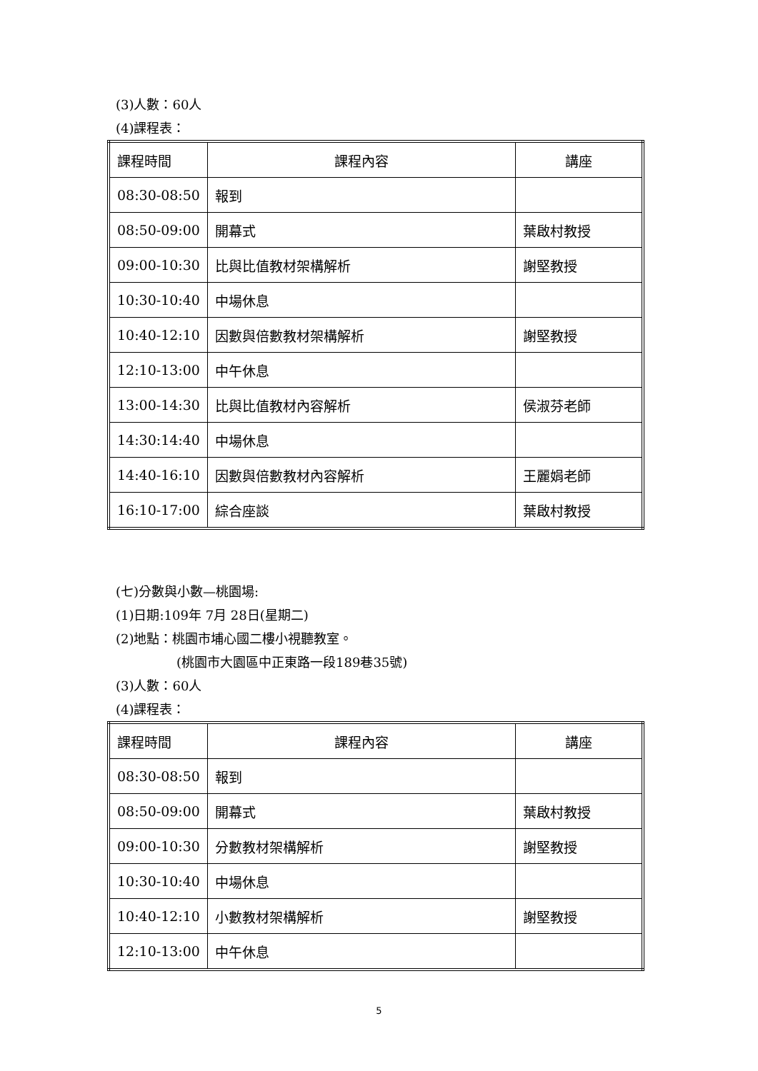(3)人數：60人
(4)課程表：
| 課程時間 | 課程內容 | 講座 |
| 08:30-08:50 | 報到 | |
| 08:50-09:00 | 開幕式 | 葉啟村教授 |
| 09:00-10:30 | 比與比值教材架構解析 | 謝堅教授 |
| 10:30-10:40 | 中場休息 | |
| 10:40-12:10 | 因數與倍數教材架構解析 | 謝堅教授 |
| 12:10-13:00 | 中午休息 | |
| 13:00-14:30 | 比與比值教材內容解析 | 侯淑芬老師 |
| 14:30:14:40 | 中場休息 | |
| 14:40-16:10 | 因數與倍數教材內容解析 | 王麗娟老師 |
| 16:10-17:00 | 綜合座談 | 葉啟村教授 |
(七)分數與小數—桃園場:
(1)日期:109年 7月 28日(星期二)
(2)地點：桃園市埔心國二樓小視聽教室。
(桃園市大園區中正東路一段189巷35號)
(3)人數：60人
(4)課程表：
| 課程時間 | 課程內容 | 講座 |
| 08:30-08:50 | 報到 | |
| 08:50-09:00 | 開幕式 | 葉啟村教授 |
| 09:00-10:30 | 分數教材架構解析 | 謝堅教授 |
| 10:30-10:40 | 中場休息 | |
| 10:40-12:10 | 小數教材架構解析 | 謝堅教授 |
| 12:10-13:00 | 中午休息 | |
5